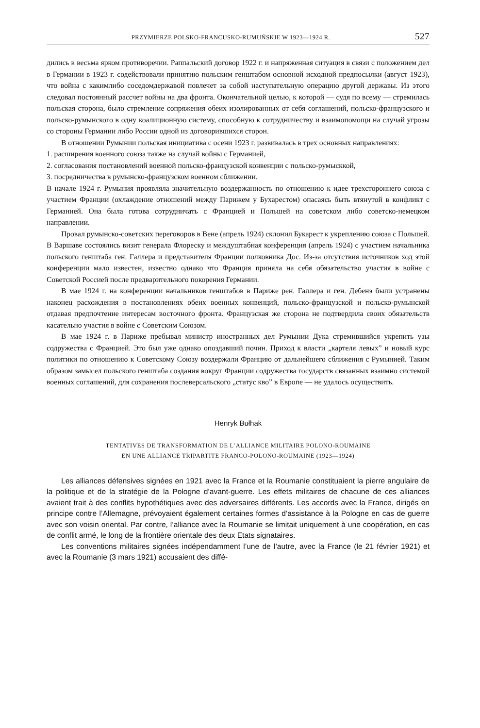PRZYMIERZE POLSKO-FRANCUSKO-RUMUŃSKIE W 1923—1924 R. 527
дились в весьма ярком противоречии. Раппальский договор 1922 г. и напряженная ситуация в связи с положением дел в Германии в 1923 г. содействовали принятию польским генштабом основной исходной предпосылки (август 1923), что война с какимлибо соседомдержавой повлечет за собой наступательную операцию другой державы. Из этого следовал постоянный рассчет войны на два фронта. Окончательной целью, к которой — судя по всему — стремилась польская сторона, было стремление сопряжения обеих изолированных от себя соглашений, польско-французского и польско-румынского в одну коалиционную систему, способную к сотрудничеству и взаимопомощи на случай угрозы со стороны Германии либо России одной из договорившихся сторон.
В отношении Румынии польская инициатива с осени 1923 г. развивалась в трех основных направлениях:
1. расширения военного союза также на случай войны с Германией,
2. согласования постановлений военной польско-французской конвенции с польско-румысккой,
3. посредничества в румынско-французском военном сближении.
В начале 1924 г. Румыния проявляла значительную воздержанность по отношению к идее трехстороннего союза с участием Франции (охлаждение отношений между Парижем у Бухарестом) опасаясь быть втянутой в конфликт с Германией. Она была готова сотрудничать с Францией и Польшей на советском либо советско-немецком направлении.
Провал румынско-советских переговоров в Вене (апрель 1924) склонил Букарест к укреплению союза с Польшей. В Варшаве состоялись визит генерала Флореску и междуштабная конференция (апрель 1924) с участием начальника польского генштаба ген. Галлера и представителя Франции полковника Дос. Из-за отсутствия источников ход этой конференции мало известен, известно однако что Франция приняла на себя обязательство участия в войне с Советской Россией после предварительного покорения Германии.
В мае 1924 г. на конференции начальников генштабов в Париже рен. Галлера и ген. Дебенэ были устранены наконец расхождения в постановлениях обеих военных конвенций, польско-французской и польско-румынской отдавая предпочтение интересам восточного фронта. Французская же сторона не подтвердила своих обязательств касательно участия в войне с Советским Союзом.
В мае 1924 г. в Париже пребывал министр иностранных дел Румынии Дука стремившийся укрепить узы содружества с Францией. Это был уже однако опоздавший почин. Приход к власти „картеля левых” и новый курс политики по отношению к Советскому Союзу воздержали Францию от дальнейшего сближения с Румынией. Таким образом замысел польского генштаба создания вокруг Франции содружества государств связанных взаимно системой военных соглашений, для сохранения послеверсальского „статус кво” в Европе — не удалось осуществить.
Henryk Bułhak
TENTATIVES DE TRANSFORMATION DE L’ALLIANCE MILITAIRE POLONO-ROUMAINE
EN UNE ALLIANCE TRIPARTITE FRANCO-POLONO-ROUMAINE (1923—1924)
Les alliances défensives signées en 1921 avec la France et la Roumanie constituaient la pierre angulaire de la politique et de la stratégie de la Pologne d’avant-guerre. Les effets militaires de chacune de ces alliances avaient trait à des conflits hypothétiques avec des adversaires différents. Les accords avec la France, dirigés en principe contre l’Allemagne, prévoyaient également certaines formes d’assistance à la Pologne en cas de guerre avec son voisin oriental. Par contre, l’alliance avec la Roumanie se limitait uniquement à une coopération, en cas de conflit armé, le long de la frontière orientale des deux Etats signataires.
Les conventions militaires signées indépendamment l’une de l’autre, avec la France (le 21 février 1921) et avec la Roumanie (3 mars 1921) accusaient des diffé-